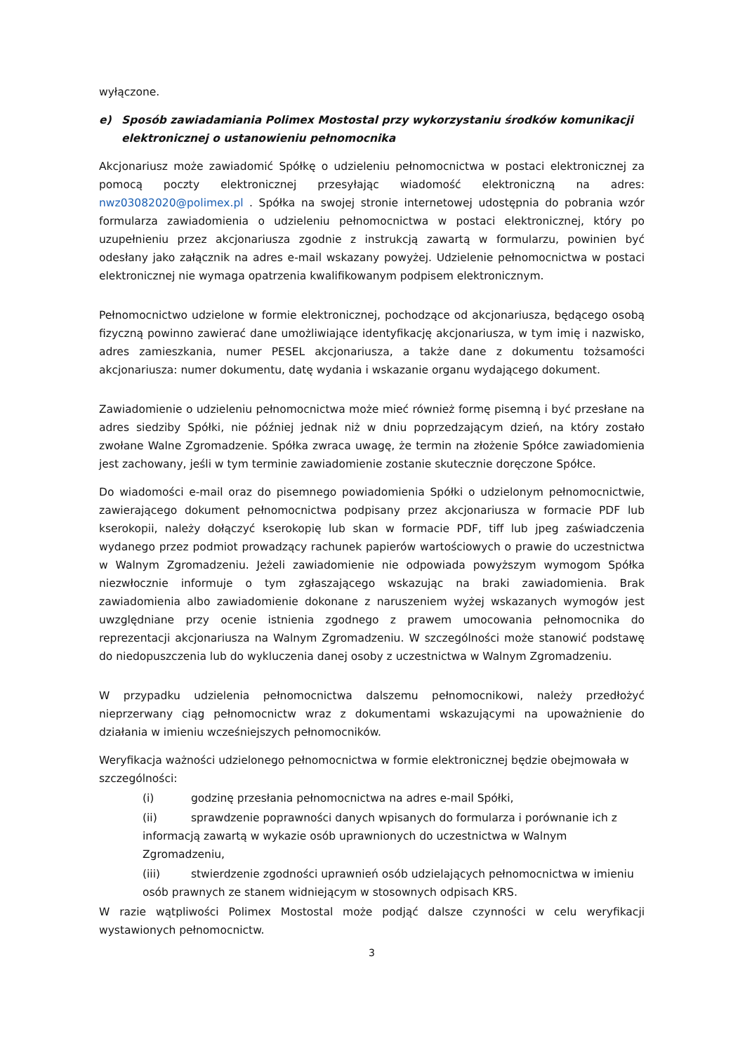wyłączone.
e) Sposób zawiadamiania Polimex Mostostal przy wykorzystaniu środków komunikacji elektronicznej o ustanowieniu pełnomocnika
Akcjonariusz może zawiadomić Spółkę o udzieleniu pełnomocnictwa w postaci elektronicznej za pomocą poczty elektronicznej przesyłając wiadomość elektroniczną na adres: nwz03082020@polimex.pl . Spółka na swojej stronie internetowej udostępnia do pobrania wzór formularza zawiadomienia o udzieleniu pełnomocnictwa w postaci elektronicznej, który po uzupełnieniu przez akcjonariusza zgodnie z instrukcją zawartą w formularzu, powinien być odesłany jako załącznik na adres e-mail wskazany powyżej. Udzielenie pełnomocnictwa w postaci elektronicznej nie wymaga opatrzenia kwalifikowanym podpisem elektronicznym.
Pełnomocnictwo udzielone w formie elektronicznej, pochodzące od akcjonariusza, będącego osobą fizyczną powinno zawierać dane umożliwiające identyfikację akcjonariusza, w tym imię i nazwisko, adres zamieszkania, numer PESEL akcjonariusza, a także dane z dokumentu tożsamości akcjonariusza: numer dokumentu, datę wydania i wskazanie organu wydającego dokument.
Zawiadomienie o udzieleniu pełnomocnictwa może mieć również formę pisemną i być przesłane na adres siedziby Spółki, nie później jednak niż w dniu poprzedzającym dzień, na który zostało zwołane Walne Zgromadzenie. Spółka zwraca uwagę, że termin na złożenie Spółce zawiadomienia jest zachowany, jeśli w tym terminie zawiadomienie zostanie skutecznie doręczone Spółce.
Do wiadomości e-mail oraz do pisemnego powiadomienia Spółki o udzielonym pełnomocnictwie, zawierającego dokument pełnomocnictwa podpisany przez akcjonariusza w formacie PDF lub kserokopii, należy dołączyć kserokopię lub skan w formacie PDF, tiff lub jpeg zaświadczenia wydanego przez podmiot prowadzący rachunek papierów wartościowych o prawie do uczestnictwa w Walnym Zgromadzeniu. Jeżeli zawiadomienie nie odpowiada powyższym wymogom Spółka niezwłocznie informuje o tym zgłaszającego wskazując na braki zawiadomienia. Brak zawiadomienia albo zawiadomienie dokonane z naruszeniem wyżej wskazanych wymogów jest uwzględniane przy ocenie istnienia zgodnego z prawem umocowania pełnomocnika do reprezentacji akcjonariusza na Walnym Zgromadzeniu. W szczególności może stanowić podstawę do niedopuszczenia lub do wykluczenia danej osoby z uczestnictwa w Walnym Zgromadzeniu.
W przypadku udzielenia pełnomocnictwa dalszemu pełnomocnikowi, należy przedłożyć nieprzerwany ciąg pełnomocnictw wraz z dokumentami wskazującymi na upoważnienie do działania w imieniu wcześniejszych pełnomocników.
Weryfikacja ważności udzielonego pełnomocnictwa w formie elektronicznej będzie obejmowała w szczególności:
(i) godzinę przesłania pełnomocnictwa na adres e-mail Spółki,
(ii) sprawdzenie poprawności danych wpisanych do formularza i porównanie ich z informacją zawartą w wykazie osób uprawnionych do uczestnictwa w Walnym Zgromadzeniu,
(iii) stwierdzenie zgodności uprawnień osób udzielających pełnomocnictwa w imieniu osób prawnych ze stanem widniejącym w stosownych odpisach KRS.
W razie wątpliwości Polimex Mostostal może podjąć dalsze czynności w celu weryfikacji wystawionych pełnomocnictw.
3